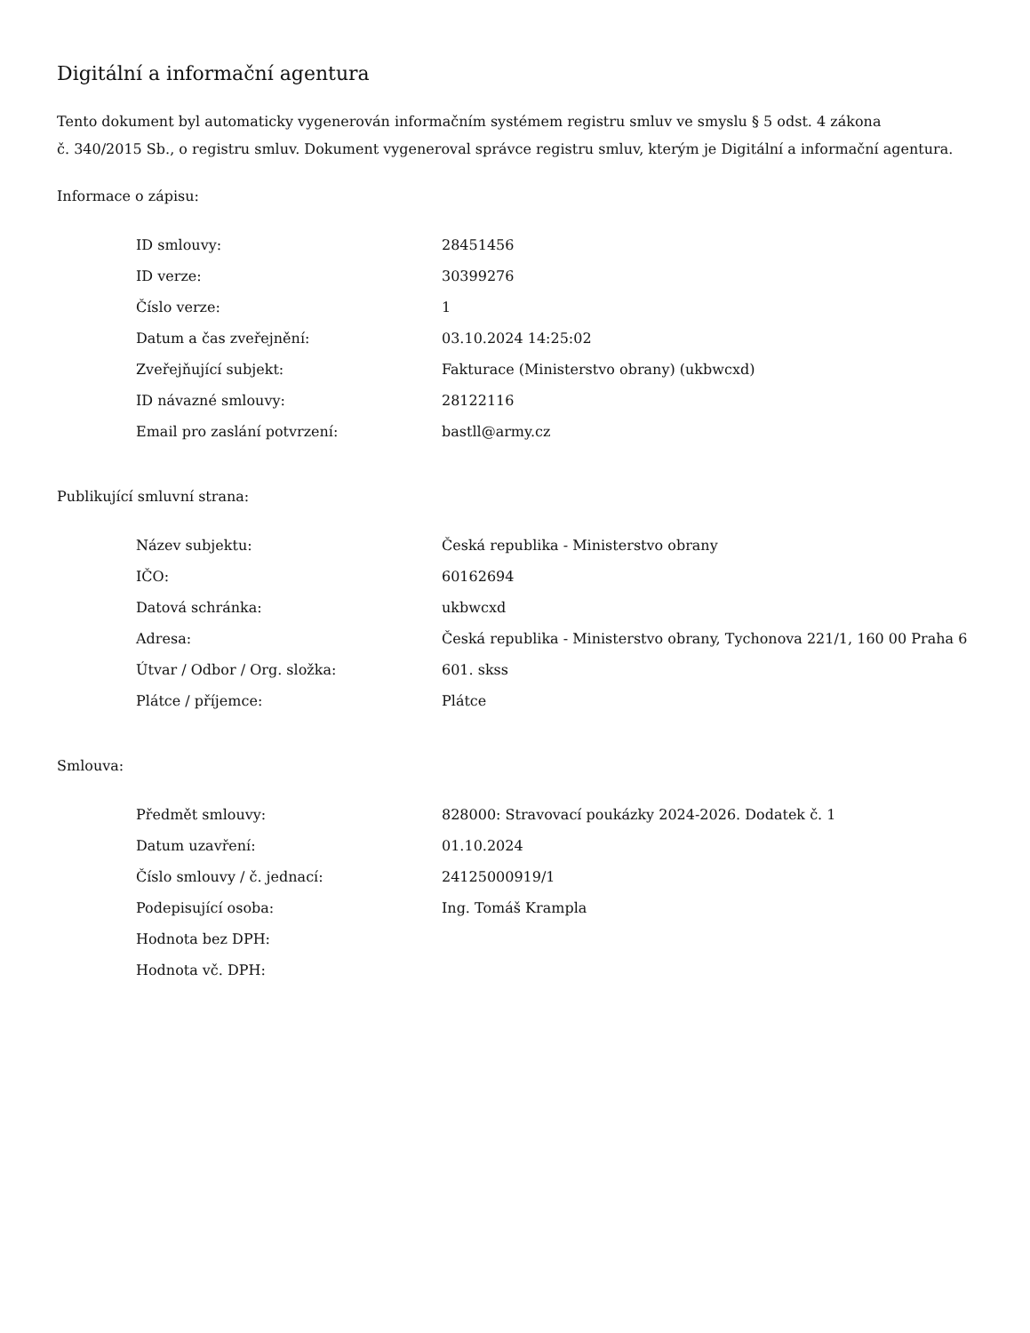Digitální a informační agentura
Tento dokument byl automaticky vygenerován informačním systémem registru smluv ve smyslu § 5 odst. 4 zákona
č. 340/2015 Sb., o registru smluv. Dokument vygeneroval správce registru smluv, kterým je Digitální a informační agentura.
Informace o zápisu:
| ID smlouvy: | 28451456 |
| ID verze: | 30399276 |
| Číslo verze: | 1 |
| Datum a čas zveřejnění: | 03.10.2024 14:25:02 |
| Zveřejňující subjekt: | Fakturace (Ministerstvo obrany) (ukbwcxd) |
| ID návazné smlouvy: | 28122116 |
| Email pro zaslání potvrzení: | bastll@army.cz |
Publikující smluvní strana:
| Název subjektu: | Česká republika - Ministerstvo obrany |
| IČO: | 60162694 |
| Datová schránka: | ukbwcxd |
| Adresa: | Česká republika - Ministerstvo obrany, Tychonova 221/1, 160 00 Praha 6 |
| Útvar / Odbor / Org. složka: | 601. skss |
| Plátce / příjemce: | Plátce |
Smlouva:
| Předmět smlouvy: | 828000: Stravovací poukázky 2024-2026. Dodatek č. 1 |
| Datum uzavření: | 01.10.2024 |
| Číslo smlouvy / č. jednací: | 24125000919/1 |
| Podepisující osoba: | Ing. Tomáš Krampla |
| Hodnota bez DPH: | |
| Hodnota vč. DPH: | |